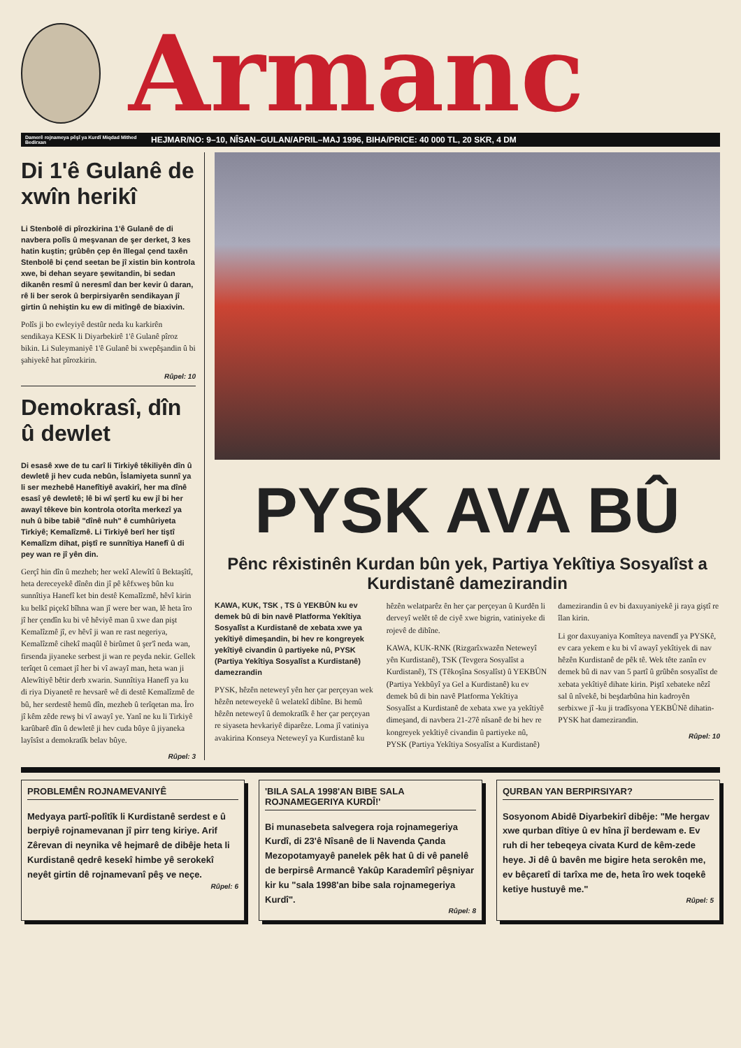Armanc
Damerê rojnameya pêşî ya Kurdî Miqdad Mithed Bedirxan
HEJMAR/NO: 9–10, NÎSAN–GULAN/APRIL–MAJ 1996, BIHA/PRICE: 40 000 TL, 20 SKR, 4 DM
Di 1'ê Gulanê de xwîn herikî
Li Stenbolê di pîrozkirina 1'ê Gulanê de di navbera polîs û meşvanan de şer derket, 3 kes hatin kuştin; grûbên çep ên îllegal çend taxên Stenbolê bi çend seetan be jî xistin bin kontrola xwe, bi dehan seyare şewitandin, bi sedan dikanên resmî û neresmî dan ber kevir û daran, rê li ber serok û berpirsiyarên sendikayan jî girtin û nehiştin ku ew di mitîngê de biaxivin.
Polîs ji bo ewleyiyê destûr neda ku karkirên sendikaya KESK li Diyarbekirê 1'ê Gulanê pîroz bikin. Li Suleymaniyê 1'ê Gulanê bi xwepêşandin û bi şahiyekê hat pîrozkirin.
Rûpel: 10
Demokrasî, dîn û dewlet
Di esasê xwe de tu carî li Tirkiyê têkiliyên dîn û dewletê ji hev cuda nebûn, Îslamiyeta sunnî ya li ser mezhebê Hanefîtiyê avakirî, her ma dînê esasî yê dewletê; lê bi wî şertî ku ew jî bi her awayî têkeve bin kontrola otorîta merkezî ya nuh û bibe tabiê "dînê nuh" ê cumhûriyeta Tirkiyê; Kemalîzmê. Li Tirkiyê berî her tiştî Kemalîzm dihat, piştî re sunnîtiya Hanefî û di pey wan re jî yên din.
Gerçî hin dîn û mezheb; her wekî Alewîtî û Bektaşîtî, heta dereceyekê dînên din jî pê kêfxweş bûn ku sunnîtiya Hanefî ket bin destê Kemalîzmê, hêvî kirin ku belkî piçekî bîhna wan jî were ber wan, lê heta îro jî her çendîn ku bi vê hêviyê man û xwe dan pişt Kemalîzmê jî, ev hêvî ji wan re rast negeriya, Kemalîzmê cihekî maqûl ê birûmet û şer'î neda wan, firsenda jiyaneke serbest ji wan re peyda nekir. Gellek terîqet û cemaet jî her bi vî awayî man, heta wan ji Alewîtiyê bêtir derb xwarin. Sunnîtiya Hanefî ya ku di riya Diyanetê re hevsarê wê di destê Kemalîzmê de bû, her serdestê hemû dîn, mezheb û terîqetan ma. Îro jî kêm zêde rewş bi vî awayî ye. Yanî ne ku li Tirkiyê karûbarê dîn û dewletê ji hev cuda bûye û jiyaneka layîsîst a demokratîk belav bûye.
Rûpel: 3
PYSK AVA BÛ
Pênc rêxistinên Kurdan bûn yek, Partiya Yekîtiya Sosyalîst a Kurdistanê damezirandin
KAWA, KUK, TSK , TS û YEKBÛN ku ev demek bû di bin navê Platforma Yekîtiya Sosyalîst a Kurdistanê de xebata xwe ya yekîtiyê dimeşandin, bi hev re kongreyek yekîtiyê civandin û partiyeke nû, PYSK (Partiya Yekîtiya Sosyalîst a Kurdistanê) damezrandin
PYSK, hêzên neteweyî yên her çar perçeyan wek hêzên neteweyekê û welatekî dibîne. Bi hemû hêzên neteweyî û demokratîk ê her çar perçeyan re siyaseta hevkariyê diparêze. Loma jî vatiniya avakirina Konseya Neteweyî ya Kurdistanê ku hêzên welatparêz ên her çar perçeyan û Kurdên li derveyî welêt tê de ciyê xwe bigrin, vatiniyeke di rojevê de dibîne.
KAWA, KUK-RNK (Rizgarîxwazên Neteweyî yên Kurdistanê), TSK (Tevgera Sosyalîst a Kurdistanê), TS (Têkoşîna Sosyalîst) û YEKBÛN (Partiya Yekbûyî ya Gel a Kurdistanê) ku ev demek bû di bin navê Platforma Yekîtiya Sosyalîst a Kurdistanê de xebata xwe ya yekîtiyê dimeşand, di navbera 21-27ê nîsanê de bi hev re kongreyek yekîtiyê civandin û partiyeke nû, PYSK (Partiya Yekîtiya Sosyalîst a Kurdistanê) damezirandin û ev bi daxuyaniyekê ji raya giştî re îlan kirin.
Li gor daxuyaniya Komîteya navendî ya PYSKê, ev cara yekem e ku bi vî awayî yekîtiyek di nav hêzên Kurdistanê de pêk tê. Wek tête zanîn ev demek bû di nav van 5 partî û grûbên sosyalîst de xebata yekîtiyê dihate kirin. Piştî xebateke nêzî sal û nîvekê, bi beşdarbûna hin kadroyên serbixwe jî -ku ji tradîsyona YEKBÛNê dihatin- PYSK hat damezirandin.
Rûpel: 10
PROBLEMÊN ROJNAMEVANIYÊ
Medyaya partî-polîtîk li Kurdistanê serdest e û berpiyê rojnamevanan jî pirr teng kiriye. Arif Zêrevan di neynika vê hejmarê de dibêje heta li Kurdistanê qedrê kesekî himbe yê serokekî neyêt girtin dê rojnamevanî pêş ve neçe.
Rûpel: 6
'BILA SALA 1998'AN BIBE SALA ROJNAMEGERIYA KURDÎ!'
Bi munasebeta salvegera roja rojnamegeriya Kurdî, di 23'ê Nîsanê de li Navenda Çanda Mezopotamyayê panelek pêk hat û di vê panelê de berpirsê Armancê Yakûp Karademîrî pêşniyar kir ku "sala 1998'an bibe sala rojnamegeriya Kurdî".
Rûpel: 8
QURBAN YAN BERPIRSIYAR?
Sosyonom Abidê Diyarbekirî dibêje: "Me hergav xwe qurban dîtiye û ev hîna jî berdewam e. Ev ruh di her tebeqeya civata Kurd de kêm-zede heye. Ji dê û bavên me bigire heta serokên me, ev bêçaretî di tarîxa me de, heta îro wek toqekê ketiye hustuyê me."
Rûpel: 5